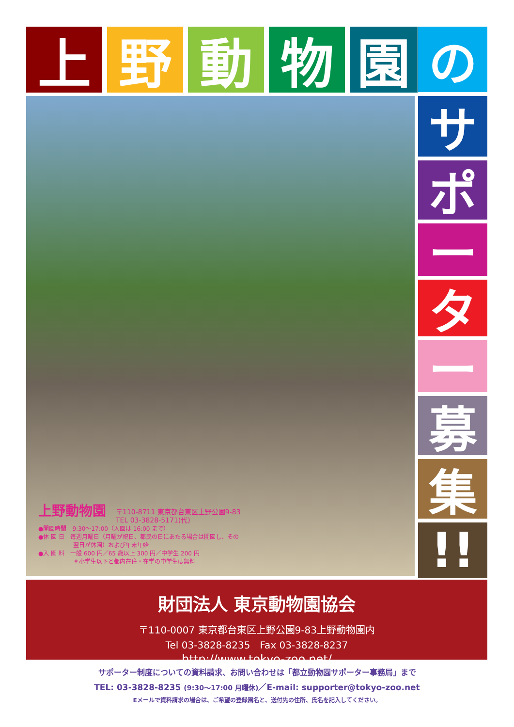上 野 動 物 園
の
サ
ポ
ー
タ
ー
募
集
!!
上野動物園
〒110-8711 東京都台東区上野公園9-83
TEL 03-3828-5171(代)
●開園時間　9:30〜17:00（入園は 16:00 まで）
●休 園 日　毎週月曜日（月曜が祝日、都民の日にあたる場合は開園し、その
　　　　　　翌日が休園）および年末年始
●入 園 料　一般 600 円／65 歳以上 300 円／中学生 200 円
　　　　　　＊小学生以下と都内在住・在学の中学生は無料
財団法人 東京動物園協会
〒110-0007 東京都台東区上野公園9-83上野動物園内
Tel 03-3828-8235　Fax 03-3828-8237
http://www.tokyo-zoo.net/
サポーター制度についての資料請求、お問い合わせは「都立動物園サポーター事務局」まで
TEL: 03-3828-8235 (9:30〜17:00 月曜休)／E-mail: supporter@tokyo-zoo.net
Eメールで資料請求の場合は、ご希望の登録園名と、送付先の住所、氏名を記入してください。